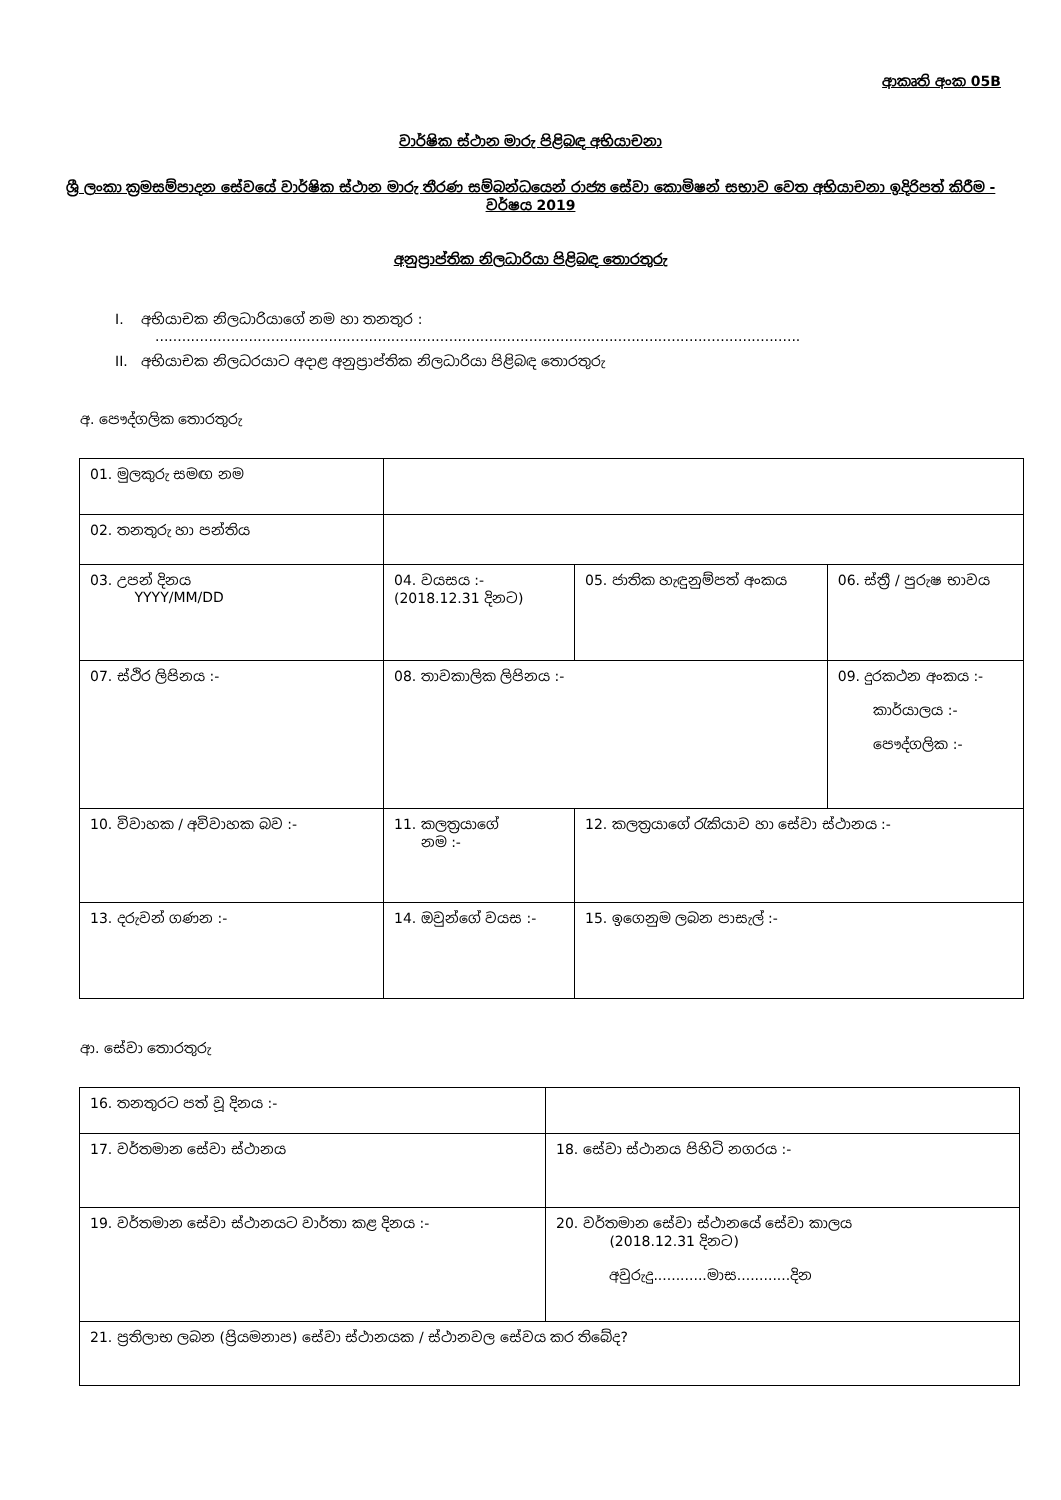ආකෘති අංක 05B
වාර්ෂික ස්ථාන මාරු පිළිබඳ අභියාචනා
ශ්‍රී ලංකා ක්‍රමසම්පාදන සේවයේ වාර්ෂික ස්ථාන මාරු තීරණ සම්බන්ධයෙන් රාජ්‍ය සේවා කොමිෂන් සභාව වෙත අභියාචනා ඉදිරිපත් කිරීම - වර්ෂය 2019
අනුප්‍රාප්තික නිලධාරියා පිළිබඳ තොරතුරු
I. අභියාචක නිලධාරියාගේ නම හා තනතුර :
.................................................................................................................................................
II. අභියාචක නිලධරයාට අදාළ අනුප්‍රාප්තික නිලධාරියා පිළිබඳ තොරතුරු
අ. පෞද්ගලික තොරතුරු
| 01. මුලකුරු සමඟ නම | | | | |
| 02. තනතුරු හා පන්තිය | | | | |
| 03. උපන් දිනය YYYY/MM/DD | 04. වයසය :- (2018.12.31 දිනට) | 05. ජාතික හැඳුනුම්පත් අංකය | | 06. ස්ත්‍රී / පුරුෂ භාවය |
| 07. ස්ථිර ලිපිනය :- | 08. තාවකාලික ලිපිනය :- | | 09. දුරකථන අංකය :- කාර්යාලය :- පෞද්ගලික :- | |
| 10. විවාහක / අවිවාහක බව :- | 11. කලත්‍රයාගේ නම :- | 12. කලත්‍රයාගේ රැකියාව හා සේවා ස්ථානය :- | | |
| 13. දරුවන් ගණන :- | 14. ඔවුන්ගේ වයස :- | 15. ඉගෙනුම ලබන පාසැල් :- | | |
ආ. සේවා තොරතුරු
| 16. තනතුරට පත් වූ දිනය :- | |
| 17. වර්තමාන සේවා ස්ථානය | 18. සේවා ස්ථානය පිහිටි නගරය :- |
| 19. වර්තමාන සේවා ස්ථානයට වාර්තා කළ දිනය :- | 20. වර්තමාන සේවා ස්ථානයේ සේවා කාලය (2018.12.31 දිනට) අවුරුදු............මාස............දින |
| 21. ප්‍රතිලාභ ලබන (ප්‍රියමනාප) සේවා ස්ථානයක / ස්ථානවල සේවය කර තිබේද? | |